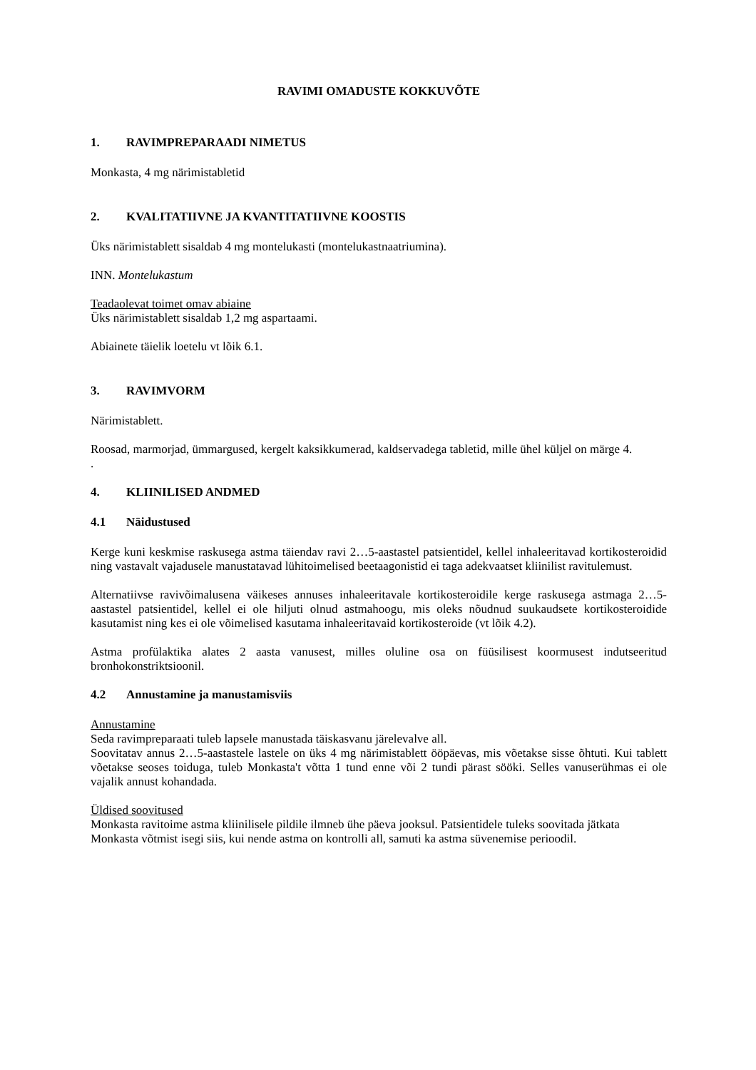RAVIMI OMADUSTE KOKKUVÕTE
1. RAVIMPREPARAADI NIMETUS
Monkasta, 4 mg närimistabletid
2. KVALITATIIVNE JA KVANTITATIIVNE KOOSTIS
Üks närimistablett sisaldab 4 mg montelukasti (montelukastnaatriumina).
INN. Montelukastum
Teadaolevat toimet omav abiaine
Üks närimistablett sisaldab 1,2 mg aspartaami.
Abiainete täielik loetelu vt lõik 6.1.
3. RAVIMVORM
Närimistablett.
Roosad, marmorjad, ümmargused, kergelt kaksikkumerad, kaldservadega tabletid, mille ühel küljel on märge 4.
.
4. KLIINILISED ANDMED
4.1 Näidustused
Kerge kuni keskmise raskusega astma täiendav ravi 2…5-aastastel patsientidel, kellel inhaleeritavad kortikosteroidid ning vastavalt vajadusele manustatavad lühitoimelised beetaagonistid ei taga adekvaatset kliinilist ravitulemust.
Alternatiivse ravivõimalusena väikeses annuses inhaleeritavale kortikosteroidile kerge raskusega astmaga 2…5-aastastel patsientidel, kellel ei ole hiljuti olnud astmahoogu, mis oleks nõudnud suukaudsete kortikosteroidide kasutamist ning kes ei ole võimelised kasutama inhaleeritavaid kortikosteroide (vt lõik 4.2).
Astma profülaktika alates 2 aasta vanusest, milles oluline osa on füüsilisest koormusest indutseeritud bronhokonstriktsioonil.
4.2 Annustamine ja manustamisviis
Annustamine
Seda ravimpreparaati tuleb lapsele manustada täiskasvanu järelevalve all.
Soovitatav annus 2…5-aastastele lastele on üks 4 mg närimistablett ööpäevas, mis võetakse sisse õhtuti. Kui tablett võetakse seoses toiduga, tuleb Monkasta't võtta 1 tund enne või 2 tundi pärast sööki. Selles vanuserühmas ei ole vajalik annust kohandada.
Üldised soovitused
Monkasta ravitoime astma kliinilisele pildile ilmneb ühe päeva jooksul. Patsientidele tuleks soovitada jätkata Monkasta võtmist isegi siis, kui nende astma on kontrolli all, samuti ka astma süvenemise perioodil.